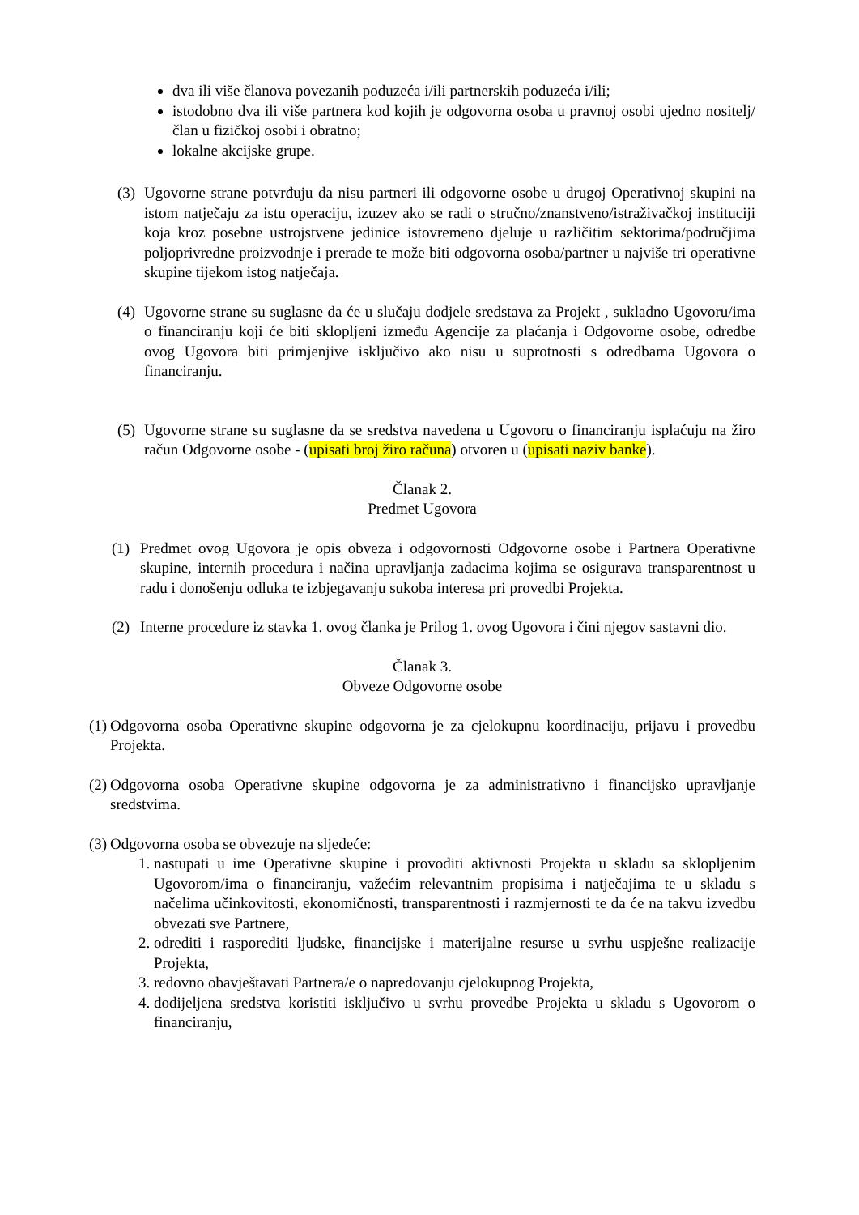dva ili više članova povezanih poduzeća i/ili partnerskih poduzeća i/ili;
istodobno dva ili više partnera kod kojih je odgovorna osoba u pravnoj osobi ujedno nositelj/član u fizičkoj osobi i obratno;
lokalne akcijske grupe.
(3)
Ugovorne strane potvrđuju da nisu partneri ili odgovorne osobe u drugoj Operativnoj skupini na istom natječaju za istu operaciju, izuzev ako se radi o stručno/znanstveno/istraživačkoj instituciji koja kroz posebne ustrojstvene jedinice istovremeno djeluje u različitim sektorima/područjima poljoprivredne proizvodnje i prerade te može biti odgovorna osoba/partner u najviše tri operativne skupine tijekom istog natječaja.
(4)
Ugovorne strane su suglasne da će u slučaju dodjele sredstava za Projekt , sukladno Ugovoru/ima o financiranju koji će biti sklopljeni između Agencije za plaćanja i Odgovorne osobe, odredbe ovog Ugovora biti primjenjive isključivo ako nisu u suprotnosti s odredbama Ugovora o financiranju.
(5)
Ugovorne strane su suglasne da se sredstva navedena u Ugovoru o financiranju isplaćuju na žiro račun Odgovorne osobe - (upisati broj žiro računa) otvoren u (upisati naziv banke).
Članak 2.
Predmet Ugovora
(1) Predmet ovog Ugovora je opis obveza i odgovornosti Odgovorne osobe i Partnera Operativne skupine, internih procedura i načina upravljanja zadacima kojima se osigurava transparentnost u radu i donošenju odluka te izbjegavanju sukoba interesa pri provedbi Projekta.
(2) Interne procedure iz stavka 1. ovog članka je Prilog 1. ovog Ugovora i čini njegov sastavni dio.
Članak 3.
Obveze Odgovorne osobe
(1)
Odgovorna osoba Operativne skupine odgovorna je za cjelokupnu koordinaciju, prijavu i provedbu Projekta.
(2)
Odgovorna osoba Operativne skupine odgovorna je za administrativno i financijsko upravljanje sredstvima.
(3)
Odgovorna osoba se obvezuje na sljedeće:
1. nastupati u ime Operativne skupine i provoditi aktivnosti Projekta u skladu sa sklopljenim Ugovorom/ima o financiranju, važećim relevantnim propisima i natječajima te u skladu s načelima učinkovitosti, ekonomičnosti, transparentnosti i razmjernosti te da će na takvu izvedbu obvezati sve Partnere,
2. odrediti i rasporediti ljudske, financijske i materijalne resurse u svrhu uspješne realizacije Projekta,
3. redovno obavještavati Partnera/e o napredovanju cjelokupnog Projekta,
4. dodijeljena sredstva koristiti isključivo u svrhu provedbe Projekta u skladu s Ugovorom o financiranju,